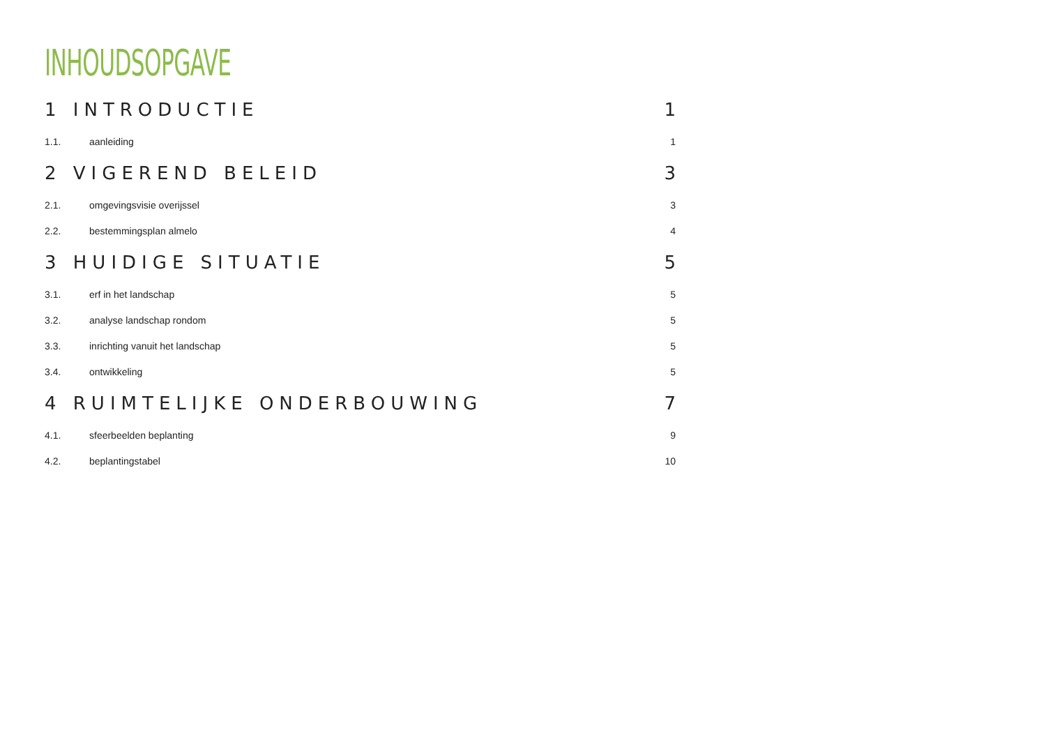INHOUDSOPGAVE
1 INTRODUCTIE 1
1.1. aanleiding 1
2 VIGEREND BELEID 3
2.1. omgevingsvisie overijssel 3
2.2. bestemmingsplan almelo 4
3 HUIDIGE SITUATIE 5
3.1. erf in het landschap 5
3.2. analyse landschap rondom 5
3.3. inrichting vanuit het landschap 5
3.4. ontwikkeling 5
4 RUIMTELIJKE ONDERBOUWING 7
4.1. sfeerbeelden beplanting 9
4.2. beplantingstabel 10